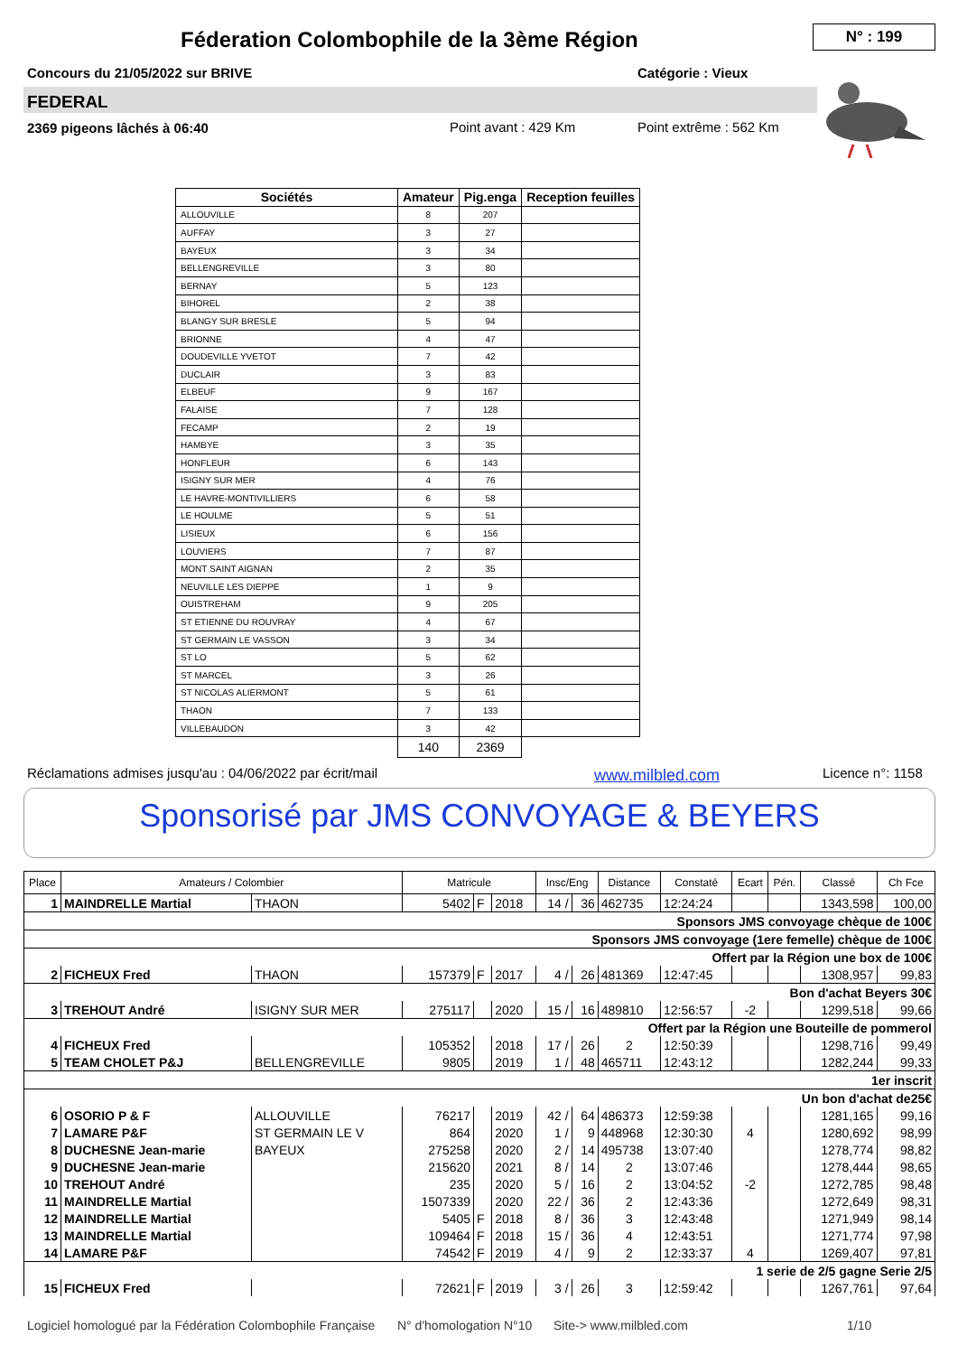Féderation Colombophile de la 3ème Région
N° : 199
Concours du 21/05/2022 sur BRIVE
Catégorie : Vieux
FEDERAL
2369 pigeons lâchés à 06:40 Point avant : 429 Km Point extrême : 562 Km
| Sociétés | Amateur | Pig.enga | Reception feuilles |
| --- | --- | --- | --- |
| ALLOUVILLE | 8 | 207 | |
| AUFFAY | 3 | 27 | |
| BAYEUX | 3 | 34 | |
| BELLENGREVILLE | 3 | 80 | |
| BERNAY | 5 | 123 | |
| BIHOREL | 2 | 38 | |
| BLANGY SUR BRESLE | 5 | 94 | |
| BRIONNE | 4 | 47 | |
| DOUDEVILLE YVETOT | 7 | 42 | |
| DUCLAIR | 3 | 83 | |
| ELBEUF | 9 | 167 | |
| FALAISE | 7 | 128 | |
| FECAMP | 2 | 19 | |
| HAMBYE | 3 | 35 | |
| HONFLEUR | 6 | 143 | |
| ISIGNY SUR MER | 4 | 76 | |
| LE HAVRE-MONTIVILLIERS | 6 | 58 | |
| LE HOULME | 5 | 51 | |
| LISIEUX | 6 | 156 | |
| LOUVIERS | 7 | 87 | |
| MONT SAINT AIGNAN | 2 | 35 | |
| NEUVILLE LES DIEPPE | 1 | 9 | |
| OUISTREHAM | 9 | 205 | |
| ST ETIENNE DU ROUVRAY | 4 | 67 | |
| ST GERMAIN LE VASSON | 3 | 34 | |
| ST LO | 5 | 62 | |
| ST MARCEL | 3 | 26 | |
| ST NICOLAS ALIERMONT | 5 | 61 | |
| THAON | 7 | 133 | |
| VILLEBAUDON | 3 | 42 | |
| | 140 | 2369 | |
Réclamations admises jusqu'au : 04/06/2022 par écrit/mail
www.milbled.com Licence n°: 1158
Sponsorisé par JMS CONVOYAGE & BEYERS
| Place | Amateurs / Colombier | | Matricule | | | Insc/Eng | | Distance | Constaté | Ecart | Pén. | Classé | Ch Fce |
| --- | --- | --- | --- | --- | --- | --- | --- | --- | --- | --- | --- | --- | --- |
| 1 | MAINDRELLE Martial | THAON | 5402 | F | 2018 | 14 / | 36 | 462735 | 12:24:24 | | | 1343,598 | 100,00 |
| Sponsors JMS convoyage chèque de 100€ | | | | | | | | | | | | | |
| Sponsors JMS convoyage (1ere femelle) chèque de 100€ | | | | | | | | | | | | | |
| Offert par la Région une box de 100€ | | | | | | | | | | | | | |
| 2 | FICHEUX Fred | THAON | 157379 | F | 2017 | 4 / | 26 | 481369 | 12:47:45 | | | 1308,957 | 99,83 |
| Bon d'achat Beyers 30€ | | | | | | | | | | | | | |
| 3 | TREHOUT André | ISIGNY SUR MER | 275117 | | 2020 | 15 / | 16 | 489810 | 12:56:57 | -2 | | 1299,518 | 99,66 |
| Offert par la Région une Bouteille de pommerol | | | | | | | | | | | | | |
| 4 | FICHEUX Fred | | 105352 | | 2018 | 17 / | 26 | 2 | 12:50:39 | | | 1298,716 | 99,49 |
| 5 | TEAM CHOLET P&J | BELLENGREVILLE | 9805 | | 2019 | 1 / | 48 | 465711 | 12:43:12 | | | 1282,244 | 99,33 |
| 1er inscrit | | | | | | | | | | | | | |
| Un bon d'achat de25€ | | | | | | | | | | | | | |
| 6 | OSORIO P & F | ALLOUVILLE | 76217 | | 2019 | 42 / | 64 | 486373 | 12:59:38 | | | 1281,165 | 99,16 |
| 7 | LAMARE P&F | ST GERMAIN LE V | 864 | | 2020 | 1 / | 9 | 448968 | 12:30:30 | 4 | | 1280,692 | 98,99 |
| 8 | DUCHESNE Jean-marie | BAYEUX | 275258 | | 2020 | 2 / | 14 | 495738 | 13:07:40 | | | 1278,774 | 98,82 |
| 9 | DUCHESNE Jean-marie | | 215620 | | 2021 | 8 / | 14 | 2 | 13:07:46 | | | 1278,444 | 98,65 |
| 10 | TREHOUT André | | 235 | | 2020 | 5 / | 16 | 2 | 13:04:52 | -2 | | 1272,785 | 98,48 |
| 11 | MAINDRELLE Martial | | 1507339 | | 2020 | 22 / | 36 | 2 | 12:43:36 | | | 1272,649 | 98,31 |
| 12 | MAINDRELLE Martial | | 5405 | F | 2018 | 8 / | 36 | 3 | 12:43:48 | | | 1271,949 | 98,14 |
| 13 | MAINDRELLE Martial | | 109464 | F | 2018 | 15 / | 36 | 4 | 12:43:51 | | | 1271,774 | 97,98 |
| 14 | LAMARE P&F | | 74542 | F | 2019 | 4 / | 9 | 2 | 12:33:37 | 4 | | 1269,407 | 97,81 |
| 1 serie de 2/5 gagne Serie 2/5 | | | | | | | | | | | | | |
| 15 | FICHEUX Fred | | 72621 | F | 2019 | 3 / | 26 | 3 | 12:59:42 | | | 1267,761 | 97,64 |
Logiciel homologué par la Fédération Colombophile Française
N° d'homologation N°10 Site-> www.milbled.com 1/10